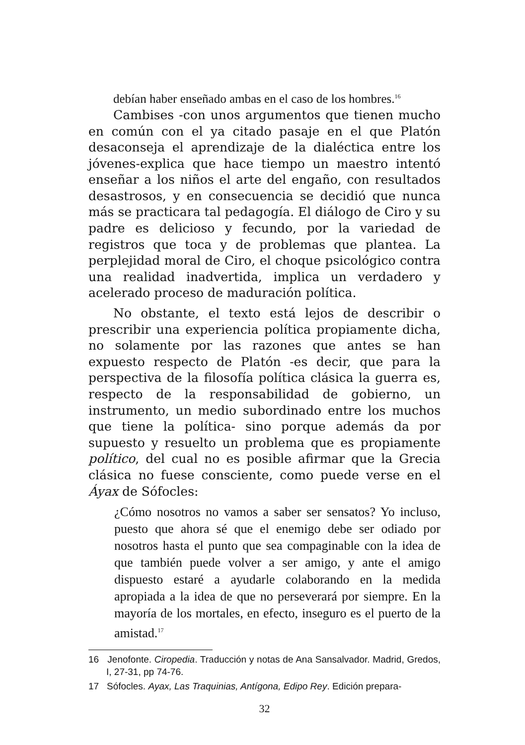debían haber enseñado ambas en el caso de los hombres.<sup>16</sup>
Cambises -con unos argumentos que tienen mucho en común con el ya citado pasaje en el que Platón desaconseja el aprendizaje de la dialéctica entre los jóvenes-explica que hace tiempo un maestro intentó enseñar a los niños el arte del engaño, con resultados desastrosos, y en consecuencia se decidió que nunca más se practicara tal pedagogía. El diálogo de Ciro y su padre es delicioso y fecundo, por la variedad de registros que toca y de problemas que plantea. La perplejidad moral de Ciro, el choque psicológico contra una realidad inadvertida, implica un verdadero y acelerado proceso de maduración política.
No obstante, el texto está lejos de describir o prescribir una experiencia política propiamente dicha, no solamente por las razones que antes se han expuesto respecto de Platón -es decir, que para la perspectiva de la filosofía política clásica la guerra es, respecto de la responsabilidad de gobierno, un instrumento, un medio subordinado entre los muchos que tiene la política- sino porque además da por supuesto y resuelto un problema que es propiamente político, del cual no es posible afirmar que la Grecia clásica no fuese consciente, como puede verse en el Áyax de Sófocles:
¿Cómo nosotros no vamos a saber ser sensatos? Yo incluso, puesto que ahora sé que el enemigo debe ser odiado por nosotros hasta el punto que sea compaginable con la idea de que también puede volver a ser amigo, y ante el amigo dispuesto estaré a ayudarle colaborando en la medida apropiada a la idea de que no perseverará por siempre. En la mayoría de los mortales, en efecto, inseguro es el puerto de la amistad.<sup>17</sup>
16 Jenofonte. Ciropedia. Traducción y notas de Ana Sansalvador. Madrid, Gredos, I, 27-31, pp 74-76.
17 Sófocles. Ayax, Las Traquinias, Antígona, Edipo Rey. Edición prepara-
32